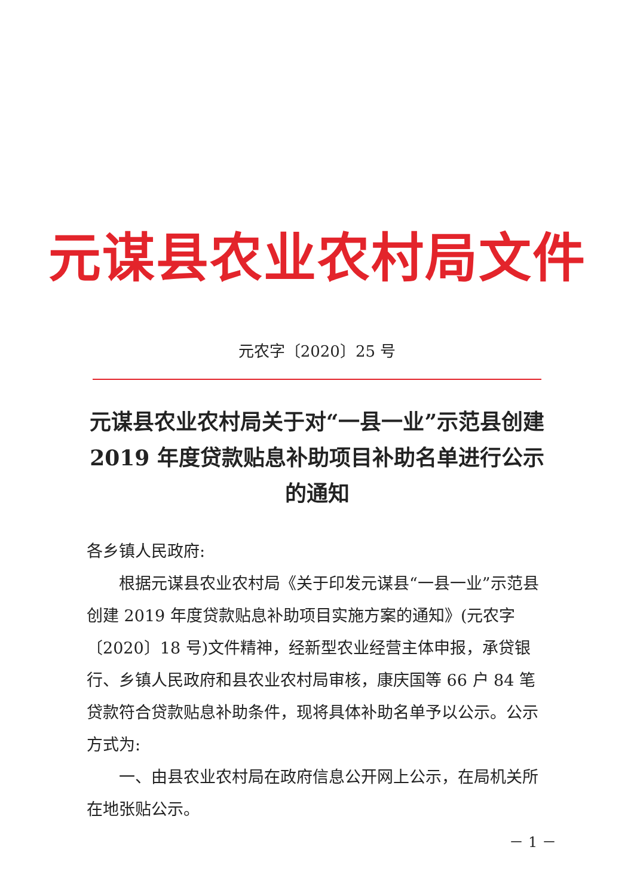元谋县农业农村局文件
元农字〔2020〕25 号
元谋县农业农村局关于对“一县一业”示范县创建 2019 年度贷款贴息补助项目补助名单进行公示的通知
各乡镇人民政府:
根据元谋县农业农村局《关于印发元谋县“一县一业”示范县创建 2019 年度贷款贴息补助项目实施方案的通知》(元农字〔2020〕18 号)文件精神，经新型农业经营主体申报，承贷银行、乡镇人民政府和县农业农村局审核，康庆国等 66 户 84 笔贷款符合贷款贴息补助条件，现将具体补助名单予以公示。公示方式为:
一、由县农业农村局在政府信息公开网上公示，在局机关所在地张贴公示。
－ 1 －